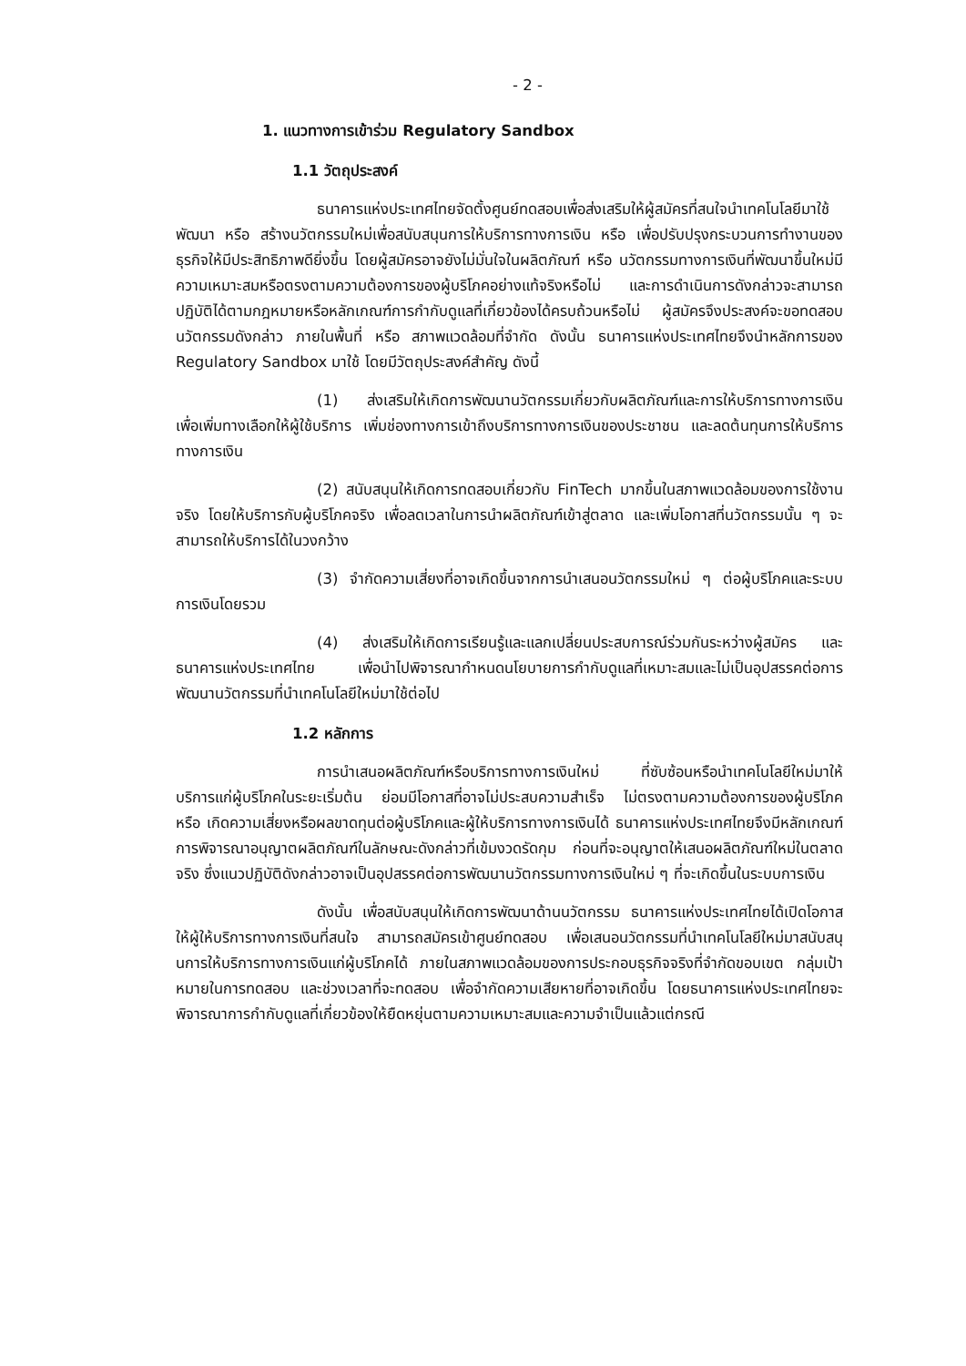- 2 -
1. แนวทางการเข้าร่วม Regulatory Sandbox
1.1 วัตถุประสงค์
ธนาคารแห่งประเทศไทยจัดตั้งศูนย์ทดสอบเพื่อส่งเสริมให้ผู้สมัครที่สนใจนำเทคโนโลยีมาใช้พัฒนา หรือ สร้างนวัตกรรมใหม่เพื่อสนับสนุนการให้บริการทางการเงิน หรือ เพื่อปรับปรุงกระบวนการทำงานของธุรกิจให้มีประสิทธิภาพดียิ่งขึ้น โดยผู้สมัครอาจยังไม่มั่นใจในผลิตภัณฑ์ หรือ นวัตกรรมทางการเงินที่พัฒนาขึ้นใหม่มีความเหมาะสมหรือตรงตามความต้องการของผู้บริโภคอย่างแท้จริงหรือไม่ และการดำเนินการดังกล่าวจะสามารถปฏิบัติได้ตามกฎหมายหรือหลักเกณฑ์การกำกับดูแลที่เกี่ยวข้องได้ครบถ้วนหรือไม่ ผู้สมัครจึงประสงค์จะขอทดสอบนวัตกรรมดังกล่าว ภายในพื้นที่ หรือ สภาพแวดล้อมที่จำกัด ดังนั้น ธนาคารแห่งประเทศไทยจึงนำหลักการของ Regulatory Sandbox มาใช้ โดยมีวัตถุประสงค์สำคัญ ดังนี้
(1) ส่งเสริมให้เกิดการพัฒนานวัตกรรมเกี่ยวกับผลิตภัณฑ์และการให้บริการทางการเงิน เพื่อเพิ่มทางเลือกให้ผู้ใช้บริการ เพิ่มช่องทางการเข้าถึงบริการทางการเงินของประชาชน และลดต้นทุนการให้บริการทางการเงิน
(2) สนับสนุนให้เกิดการทดสอบเกี่ยวกับ FinTech มากขึ้นในสภาพแวดล้อมของการใช้งานจริง โดยให้บริการกับผู้บริโภคจริง เพื่อลดเวลาในการนำผลิตภัณฑ์เข้าสู่ตลาด และเพิ่มโอกาสที่นวัตกรรมนั้น ๆ จะสามารถให้บริการได้ในวงกว้าง
(3) จำกัดความเสี่ยงที่อาจเกิดขึ้นจากการนำเสนอนวัตกรรมใหม่ ๆ ต่อผู้บริโภคและระบบการเงินโดยรวม
(4) ส่งเสริมให้เกิดการเรียนรู้และแลกเปลี่ยนประสบการณ์ร่วมกันระหว่างผู้สมัคร และ ธนาคารแห่งประเทศไทย เพื่อนำไปพิจารณากำหนดนโยบายการกำกับดูแลที่เหมาะสมและไม่เป็นอุปสรรคต่อการพัฒนานวัตกรรมที่นำเทคโนโลยีใหม่มาใช้ต่อไป
1.2 หลักการ
การนำเสนอผลิตภัณฑ์หรือบริการทางการเงินใหม่ ที่ซับซ้อนหรือนำเทคโนโลยีใหม่มาให้บริการแก่ผู้บริโภคในระยะเริ่มต้น ย่อมมีโอกาสที่อาจไม่ประสบความสำเร็จ ไม่ตรงตามความต้องการของผู้บริโภค หรือ เกิดความเสี่ยงหรือผลขาดทุนต่อผู้บริโภคและผู้ให้บริการทางการเงินได้ ธนาคารแห่งประเทศไทยจึงมีหลักเกณฑ์การพิจารณาอนุญาตผลิตภัณฑ์ในลักษณะดังกล่าวที่เข้มงวดรัดกุม ก่อนที่จะอนุญาตให้เสนอผลิตภัณฑ์ใหม่ในตลาดจริง ซึ่งแนวปฏิบัติดังกล่าวอาจเป็นอุปสรรคต่อการพัฒนานวัตกรรมทางการเงินใหม่ ๆ ที่จะเกิดขึ้นในระบบการเงิน
ดังนั้น เพื่อสนับสนุนให้เกิดการพัฒนาด้านนวัตกรรม ธนาคารแห่งประเทศไทยได้เปิดโอกาสให้ผู้ให้บริการทางการเงินที่สนใจ สามารถสมัครเข้าศูนย์ทดสอบ เพื่อเสนอนวัตกรรมที่นำเทคโนโลยีใหม่มาสนับสนุนการให้บริการทางการเงินแก่ผู้บริโภคได้ ภายในสภาพแวดล้อมของการประกอบธุรกิจจริงที่จำกัดขอบเขต กลุ่มเป้าหมายในการทดสอบ และช่วงเวลาที่จะทดสอบ เพื่อจำกัดความเสียหายที่อาจเกิดขึ้น โดยธนาคารแห่งประเทศไทยจะพิจารณาการกำกับดูแลที่เกี่ยวข้องให้ยืดหยุ่นตามความเหมาะสมและความจำเป็นแล้วแต่กรณี